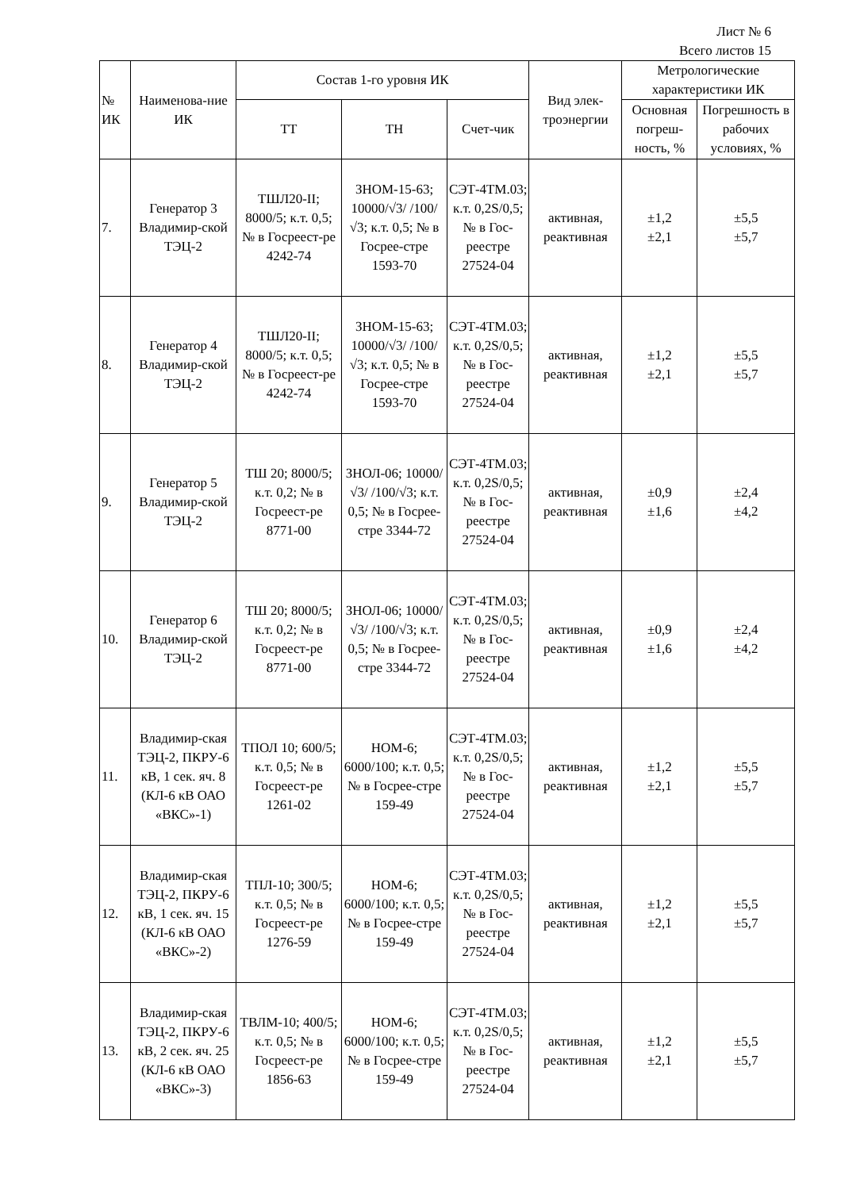Лист № 6
Всего листов 15
| № ИК | Наименова-ние ИК | Состав 1-го уровня ИК | | | Вид элек-троэнергии | Метрологические характеристики ИК | |
| --- | --- | --- | --- | --- | --- | --- | --- |
| | | ТТ | ТН | Счет-чик | | Основная погреш-ность, % | Погрешность в рабочих условиях, % |
| 7. | Генератор 3 Владимир-ской ТЭЦ-2 | ТШЛ20-II; 8000/5; к.т. 0,5; № в Госреест-ре 4242-74 | ЗНОМ-15-63; 10000/√3/ /100/√3; к.т. 0,5; № в Госрее-стре 1593-70 | СЭТ-4ТМ.03; к.т. 0,2S/0,5; № в Гос-реестре 27524-04 | активная, реактивная | ±1,2 ±2,1 | ±5,5 ±5,7 |
| 8. | Генератор 4 Владимир-ской ТЭЦ-2 | ТШЛ20-II; 8000/5; к.т. 0,5; № в Госреест-ре 4242-74 | ЗНОМ-15-63; 10000/√3/ /100/√3; к.т. 0,5; № в Госрее-стре 1593-70 | СЭТ-4ТМ.03; к.т. 0,2S/0,5; № в Гос-реестре 27524-04 | активная, реактивная | ±1,2 ±2,1 | ±5,5 ±5,7 |
| 9. | Генератор 5 Владимир-ской ТЭЦ-2 | ТШ 20; 8000/5; к.т. 0,2; № в Госреест-ре 8771-00 | ЗНОЛ-06; 10000/√3/ /100/√3; к.т. 0,5; № в Госрее-стре 3344-72 | СЭТ-4ТМ.03; к.т. 0,2S/0,5; № в Гос-реестре 27524-04 | активная, реактивная | ±0,9 ±1,6 | ±2,4 ±4,2 |
| 10. | Генератор 6 Владимир-ской ТЭЦ-2 | ТШ 20; 8000/5; к.т. 0,2; № в Госреест-ре 8771-00 | ЗНОЛ-06; 10000/√3/ /100/√3; к.т. 0,5; № в Госрее-стре 3344-72 | СЭТ-4ТМ.03; к.т. 0,2S/0,5; № в Гос-реестре 27524-04 | активная, реактивная | ±0,9 ±1,6 | ±2,4 ±4,2 |
| 11. | Владимир-ская ТЭЦ-2, ПКРУ-6 кВ, 1 сек. яч. 8 (КЛ-6 кВ ОАО «ВКС»-1) | ТПОЛ 10; 600/5; к.т. 0,5; № в Госреест-ре 1261-02 | НОМ-6; 6000/100; к.т. 0,5; № в Госрее-стре 159-49 | СЭТ-4ТМ.03; к.т. 0,2S/0,5; № в Гос-реестре 27524-04 | активная, реактивная | ±1,2 ±2,1 | ±5,5 ±5,7 |
| 12. | Владимир-ская ТЭЦ-2, ПКРУ-6 кВ, 1 сек. яч. 15 (КЛ-6 кВ ОАО «ВКС»-2) | ТПЛ-10; 300/5; к.т. 0,5; № в Госреест-ре 1276-59 | НОМ-6; 6000/100; к.т. 0,5; № в Госрее-стре 159-49 | СЭТ-4ТМ.03; к.т. 0,2S/0,5; № в Гос-реестре 27524-04 | активная, реактивная | ±1,2 ±2,1 | ±5,5 ±5,7 |
| 13. | Владимир-ская ТЭЦ-2, ПКРУ-6 кВ, 2 сек. яч. 25 (КЛ-6 кВ ОАО «ВКС»-3) | ТВЛМ-10; 400/5; к.т. 0,5; № в Госреест-ре 1856-63 | НОМ-6; 6000/100; к.т. 0,5; № в Госрее-стре 159-49 | СЭТ-4ТМ.03; к.т. 0,2S/0,5; № в Гос-реестре 27524-04 | активная, реактивная | ±1,2 ±2,1 | ±5,5 ±5,7 |